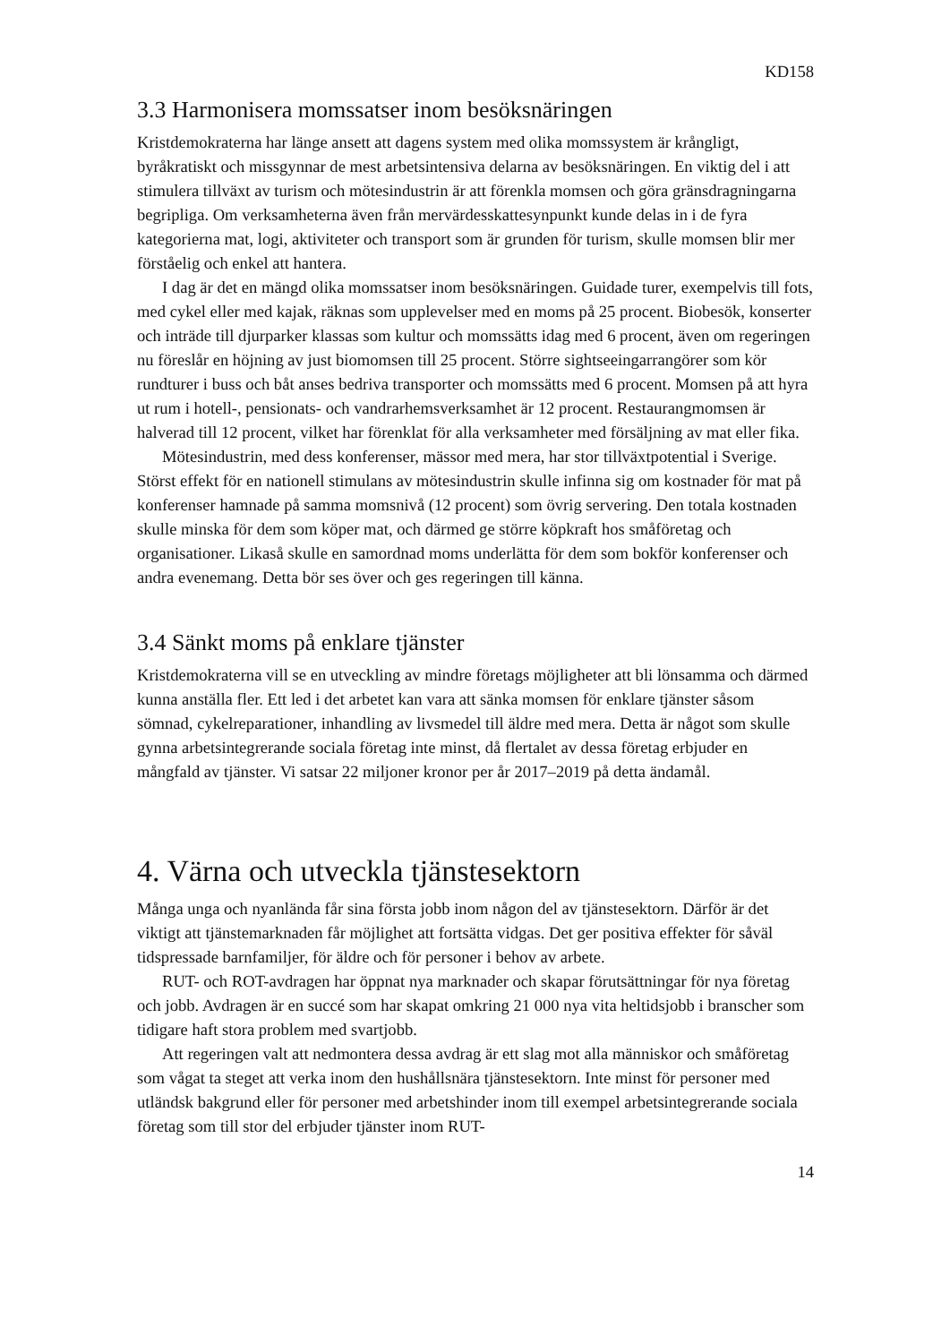KD158
3.3 Harmonisera momssatser inom besöksnäringen
Kristdemokraterna har länge ansett att dagens system med olika momssystem är krångligt, byråkratiskt och missgynnar de mest arbetsintensiva delarna av besöksnäringen. En viktig del i att stimulera tillväxt av turism och mötesindustrin är att förenkla momsen och göra gränsdragningarna begripliga. Om verksamheterna även från mervärdesskattesynpunkt kunde delas in i de fyra kategorierna mat, logi, aktiviteter och transport som är grunden för turism, skulle momsen blir mer förståelig och enkel att hantera.
I dag är det en mängd olika momssatser inom besöksnäringen. Guidade turer, exempelvis till fots, med cykel eller med kajak, räknas som upplevelser med en moms på 25 procent. Biobesök, konserter och inträde till djurparker klassas som kultur och momssätts idag med 6 procent, även om regeringen nu föreslår en höjning av just biomomsen till 25 procent. Större sightseeingarrangörer som kör rundturer i buss och båt anses bedriva transporter och momssätts med 6 procent. Momsen på att hyra ut rum i hotell-, pensionats- och vandrarhemsverksamhet är 12 procent. Restaurangmomsen är halverad till 12 procent, vilket har förenklat för alla verksamheter med försäljning av mat eller fika.
Mötesindustrin, med dess konferenser, mässor med mera, har stor tillväxtpotential i Sverige. Störst effekt för en nationell stimulans av mötesindustrin skulle infinna sig om kostnader för mat på konferenser hamnade på samma momsnivå (12 procent) som övrig servering. Den totala kostnaden skulle minska för dem som köper mat, och därmed ge större köpkraft hos småföretag och organisationer. Likaså skulle en samordnad moms underlätta för dem som bokför konferenser och andra evenemang. Detta bör ses över och ges regeringen till känna.
3.4 Sänkt moms på enklare tjänster
Kristdemokraterna vill se en utveckling av mindre företags möjligheter att bli lönsamma och därmed kunna anställa fler. Ett led i det arbetet kan vara att sänka momsen för enklare tjänster såsom sömnad, cykelreparationer, inhandling av livsmedel till äldre med mera. Detta är något som skulle gynna arbetsintegrerande sociala företag inte minst, då flertalet av dessa företag erbjuder en mångfald av tjänster. Vi satsar 22 miljoner kronor per år 2017–2019 på detta ändamål.
4. Värna och utveckla tjänstesektorn
Många unga och nyanlända får sina första jobb inom någon del av tjänstesektorn. Därför är det viktigt att tjänstemarknaden får möjlighet att fortsätta vidgas. Det ger positiva effekter för såväl tidspressade barnfamiljer, för äldre och för personer i behov av arbete.
RUT- och ROT-avdragen har öppnat nya marknader och skapar förutsättningar för nya företag och jobb. Avdragen är en succé som har skapat omkring 21 000 nya vita heltidsjobb i branscher som tidigare haft stora problem med svartjobb.
Att regeringen valt att nedmontera dessa avdrag är ett slag mot alla människor och småföretag som vågat ta steget att verka inom den hushållsnära tjänstesektorn. Inte minst för personer med utländsk bakgrund eller för personer med arbetshinder inom till exempel arbetsintegrerande sociala företag som till stor del erbjuder tjänster inom RUT-
14